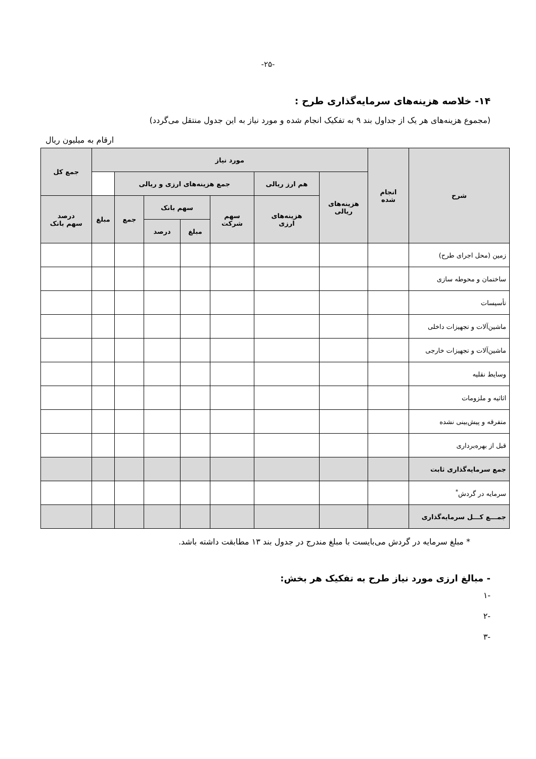-۲۵-
۱۴- خلاصه هزینه‌های سرمایه‌گذاری طرح :
(مجموع هزینه‌های هر یک از جداول بند ۹ به تفکیک انجام شده و مورد نیاز به این جدول منتقل می‌گردد)
ارقام به میلیون ریال
| شرح | انجام شده | مورد نیاز | | | | | | | جمع کل |
| --- | --- | --- | --- | --- | --- | --- | --- | --- | --- |
| | | هزینه‌های ریالی | هم ارز ریالی | جمع هزینه‌های ارزی و ریالی | | | | | |
| | | | هزینه‌های ارزی | سهم شرکت | سهم بانک | | جمع | مبلغ | درصد سهم بانک |
| | | | | | مبلغ | درصد | | | |
| زمین (محل اجرای طرح) | | | | | | | | | |
| ساختمان و محوطه سازی | | | | | | | | | |
| تأسیسات | | | | | | | | | |
| ماشین‌آلات و تجهیزات داخلی | | | | | | | | | |
| ماشین‌آلات و تجهیزات خارجی | | | | | | | | | |
| وسایط نقلیه | | | | | | | | | |
| اثاثیه و ملزومات | | | | | | | | | |
| متفرقه و پیش‌بینی نشده | | | | | | | | | |
| قبل از بهره‌برداری | | | | | | | | | |
| جمع سرمایه‌گذاری ثابت | | | | | | | | | |
| سرمایه در گردش<sup>*</sup> | | | | | | | | | |
| جمـــع کـــل سرمایه‌گذاری | | | | | | | | | |
* مبلغ سرمایه در گردش می‌بایست با مبلغ مندرج در جدول بند ۱۳ مطابقت داشته باشد.
- مبالغ ارزی مورد نیاز طرح به تفکیک هر بخش:
-۱
-۲
-۳